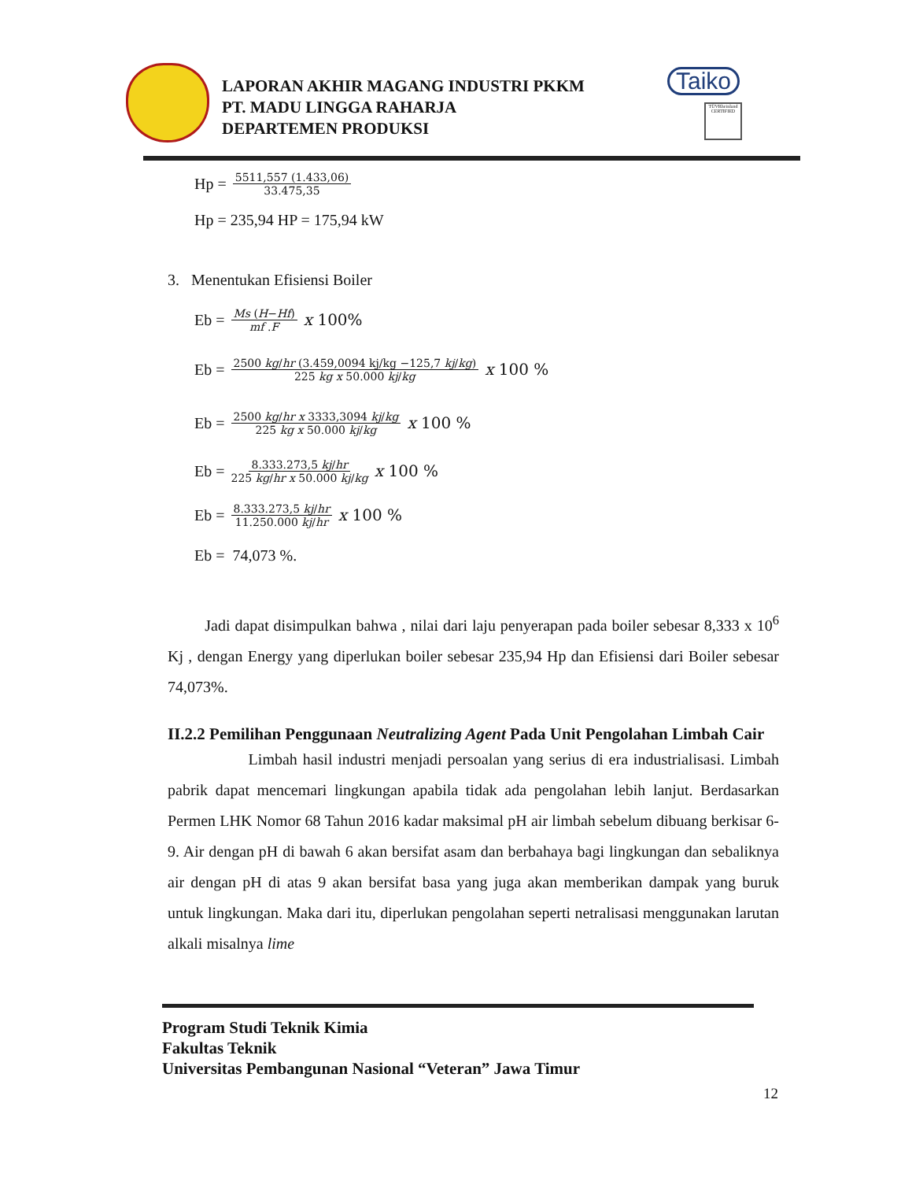LAPORAN AKHIR MAGANG INDUSTRI PKKM
PT. MADU LINGGA RAHARJA
DEPARTEMEN PRODUKSI
Taiko
TÜVRheinland CERTIFIED
Hp = 5511,557 (1.433,06) 33.475,35
Hp = 235,94 HP = 175,94 kW
3. Menentukan Efisiensi Boiler
Eb = Ms (H−Hf) mf .F x 100%
Eb = 2500 kg/hr (3.459,0094 kj/kg −125,7 kj/kg) 225 kg x 50.000 kj/kg x 100 %
Eb = 2500 kg/hr x 3333,3094 kj/kg 225 kg x 50.000 kj/kg x 100 %
Eb = 8.333.273,5 kj/hr 225 kg/hr x 50.000 kj/kg x 100 %
Eb = 8.333.273,5 kj/hr 11.250.000 kj/hr x 100 %
Eb = 74,073 %.
Jadi dapat disimpulkan bahwa , nilai dari laju penyerapan pada boiler sebesar 8,333 x 10<sup>6</sup> Kj , dengan Energy yang diperlukan boiler sebesar 235,94 Hp dan Efisiensi dari Boiler sebesar 74,073%.
II.2.2 Pemilihan Penggunaan Neutralizing Agent Pada Unit Pengolahan Limbah Cair
Limbah hasil industri menjadi persoalan yang serius di era industrialisasi. Limbah pabrik dapat mencemari lingkungan apabila tidak ada pengolahan lebih lanjut. Berdasarkan Permen LHK Nomor 68 Tahun 2016 kadar maksimal pH air limbah sebelum dibuang berkisar 6-9. Air dengan pH di bawah 6 akan bersifat asam dan berbahaya bagi lingkungan dan sebaliknya air dengan pH di atas 9 akan bersifat basa yang juga akan memberikan dampak yang buruk untuk lingkungan. Maka dari itu, diperlukan pengolahan seperti netralisasi menggunakan larutan alkali misalnya lime
Program Studi Teknik Kimia
Fakultas Teknik
Universitas Pembangunan Nasional “Veteran” Jawa Timur
12